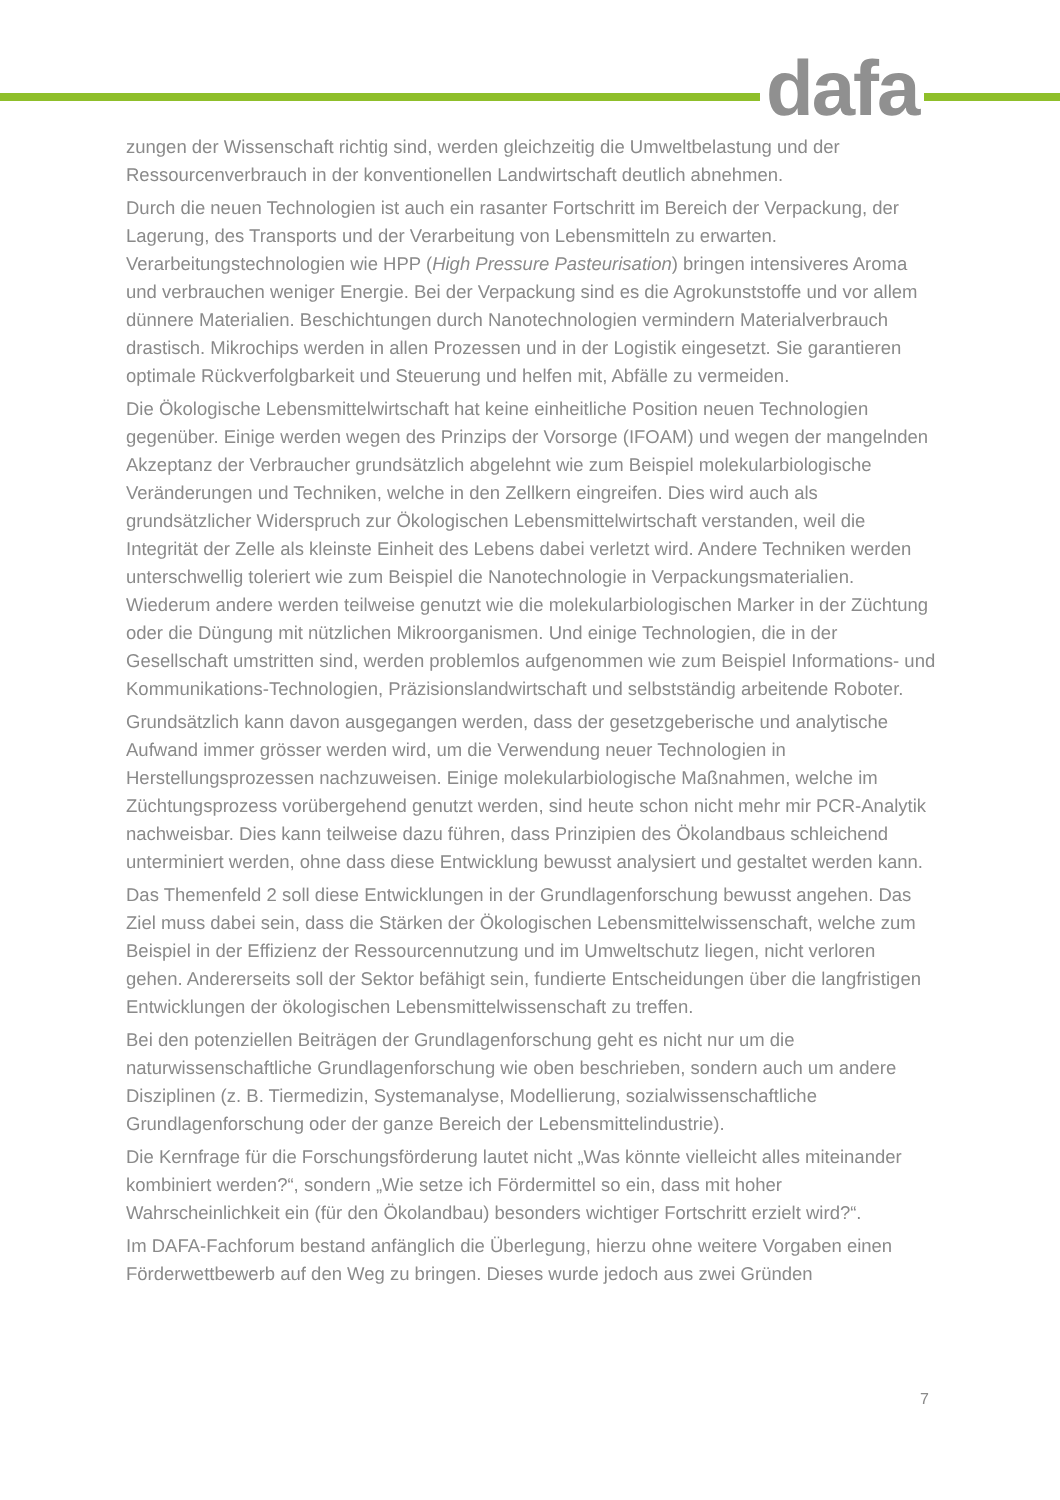dafa
zungen der Wissenschaft richtig sind, werden gleichzeitig die Umweltbelastung und der Ressourcenverbrauch in der konventionellen Landwirtschaft deutlich abnehmen.
Durch die neuen Technologien ist auch ein rasanter Fortschritt im Bereich der Verpackung, der Lagerung, des Transports und der Verarbeitung von Lebensmitteln zu erwarten. Verarbeitungstechnologien wie HPP (High Pressure Pasteurisation) bringen intensiveres Aroma und verbrauchen weniger Energie. Bei der Verpackung sind es die Agrokunststoffe und vor allem dünnere Materialien. Beschichtungen durch Nanotechnologien vermindern Materialverbrauch drastisch. Mikrochips werden in allen Prozessen und in der Logistik eingesetzt. Sie garantieren optimale Rückverfolgbarkeit und Steuerung und helfen mit, Abfälle zu vermeiden.
Die Ökologische Lebensmittelwirtschaft hat keine einheitliche Position neuen Technologien gegenüber. Einige werden wegen des Prinzips der Vorsorge (IFOAM) und wegen der mangelnden Akzeptanz der Verbraucher grundsätzlich abgelehnt wie zum Beispiel molekularbiologische Veränderungen und Techniken, welche in den Zellkern eingreifen. Dies wird auch als grundsätzlicher Widerspruch zur Ökologischen Lebensmittelwirtschaft verstanden, weil die Integrität der Zelle als kleinste Einheit des Lebens dabei verletzt wird. Andere Techniken werden unterschwellig toleriert wie zum Beispiel die Nanotechnologie in Verpackungsmaterialien. Wiederum andere werden teilweise genutzt wie die molekularbiologischen Marker in der Züchtung oder die Düngung mit nützlichen Mikroorganismen. Und einige Technologien, die in der Gesellschaft umstritten sind, werden problemlos aufgenommen wie zum Beispiel Informations- und Kommunikations-Technologien, Präzisionslandwirtschaft und selbstständig arbeitende Roboter.
Grundsätzlich kann davon ausgegangen werden, dass der gesetzgeberische und analytische Aufwand immer grösser werden wird, um die Verwendung neuer Technologien in Herstellungsprozessen nachzuweisen. Einige molekularbiologische Maßnahmen, welche im Züchtungsprozess vorübergehend genutzt werden, sind heute schon nicht mehr mir PCR-Analytik nachweisbar. Dies kann teilweise dazu führen, dass Prinzipien des Ökolandbaus schleichend unterminiert werden, ohne dass diese Entwicklung bewusst analysiert und gestaltet werden kann.
Das Themenfeld 2 soll diese Entwicklungen in der Grundlagenforschung bewusst angehen. Das Ziel muss dabei sein, dass die Stärken der Ökologischen Lebensmittelwissenschaft, welche zum Beispiel in der Effizienz der Ressourcennutzung und im Umweltschutz liegen, nicht verloren gehen. Andererseits soll der Sektor befähigt sein, fundierte Entscheidungen über die langfristigen Entwicklungen der ökologischen Lebensmittelwissenschaft zu treffen.
Bei den potenziellen Beiträgen der Grundlagenforschung geht es nicht nur um die naturwissenschaftliche Grundlagenforschung wie oben beschrieben, sondern auch um andere Disziplinen (z. B. Tiermedizin, Systemanalyse, Modellierung, sozialwissenschaftliche Grundlagenforschung oder der ganze Bereich der Lebensmittelindustrie).
Die Kernfrage für die Forschungsförderung lautet nicht „Was könnte vielleicht alles miteinander kombiniert werden?“, sondern „Wie setze ich Fördermittel so ein, dass mit hoher Wahrscheinlichkeit ein (für den Ökolandbau) besonders wichtiger Fortschritt erzielt wird?“.
Im DAFA-Fachforum bestand anfänglich die Überlegung, hierzu ohne weitere Vorgaben einen Förderwettbewerb auf den Weg zu bringen. Dieses wurde jedoch aus zwei Gründen
7